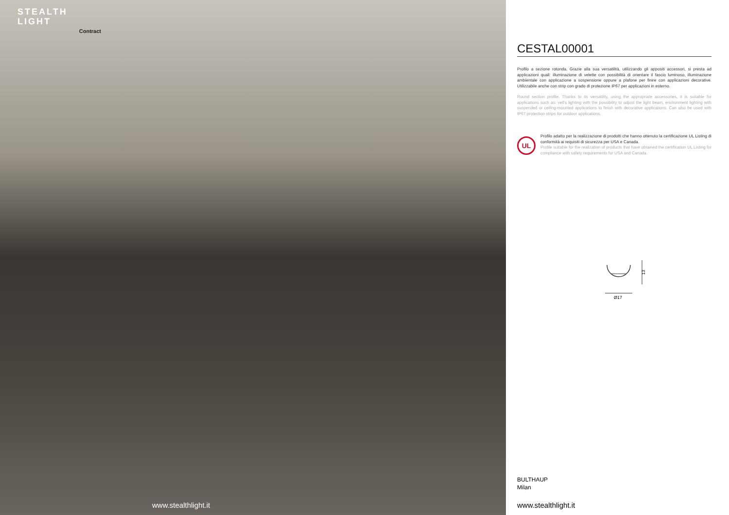STEALTH
LIGHT
Contract
www.stealthlight.it
CESTAL00001
Profilo a sezione rotonda. Grazie alla sua versatilità, utilizzando gli appositi accessori, si presta ad applicazioni quali: illuminazione di velette con possibilità di orientare il fascio luminoso, illuminazione ambientale con applicazione a sospensione oppure a plafone per finire con applicazioni decorative. Utilizzabile anche con strip con grado di protezione IP67 per applicazioni in esterno.
Round section profile. Thanks to its versatility, using the appropriate accessories, it is suitable for applications such as: veil's lighting with the possibility to adjust the light beam, environment lighting with suspended or ceiling-mounted applications to finish with decorative applications. Can also be used with IP67 protection strips for outdoor applications.
UL
Profilo adatto per la realizzazione di prodotti che hanno ottenuto la certificazione UL Listing di conformità ai requisiti di sicurezza per USA e Canada.
Profile suitable for the realization of products that have obtained the certification UL Listing for compliance with safety requirements for USA and Canada.
13
Ø17
BULTHAUP
Milan
www.stealthlight.it